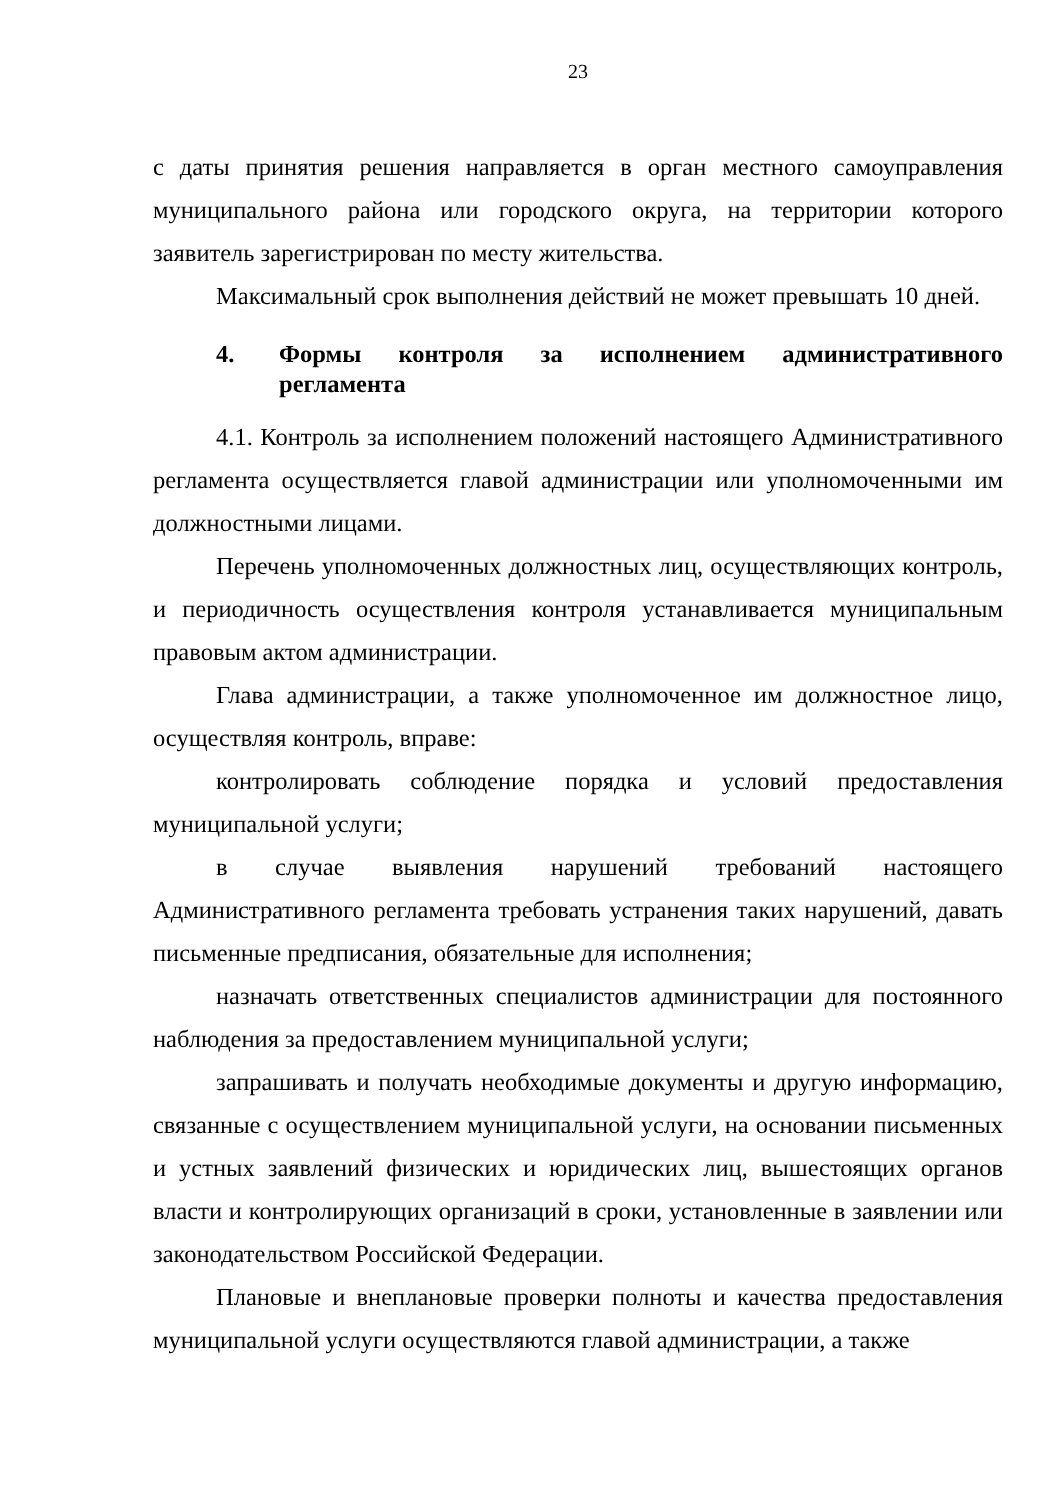23
с даты принятия решения направляется в орган местного самоуправления муниципального района или городского округа, на территории которого заявитель зарегистрирован по месту жительства.
Максимальный срок выполнения действий не может превышать 10 дней.
4. Формы контроля за исполнением административного регламента
4.1. Контроль за исполнением положений настоящего Административного регламента осуществляется главой администрации или уполномоченными им должностными лицами.
Перечень уполномоченных должностных лиц, осуществляющих контроль, и периодичность осуществления контроля устанавливается муниципальным правовым актом администрации.
Глава администрации, а также уполномоченное им должностное лицо, осуществляя контроль, вправе:
контролировать соблюдение порядка и условий предоставления муниципальной услуги;
в случае выявления нарушений требований настоящего Административного регламента требовать устранения таких нарушений, давать письменные предписания, обязательные для исполнения;
назначать ответственных специалистов администрации для постоянного наблюдения за предоставлением муниципальной услуги;
запрашивать и получать необходимые документы и другую информацию, связанные с осуществлением муниципальной услуги, на основании письменных и устных заявлений физических и юридических лиц, вышестоящих органов власти и контролирующих организаций в сроки, установленные в заявлении или законодательством Российской Федерации.
Плановые и внеплановые проверки полноты и качества предоставления муниципальной услуги осуществляются главой администрации, а также